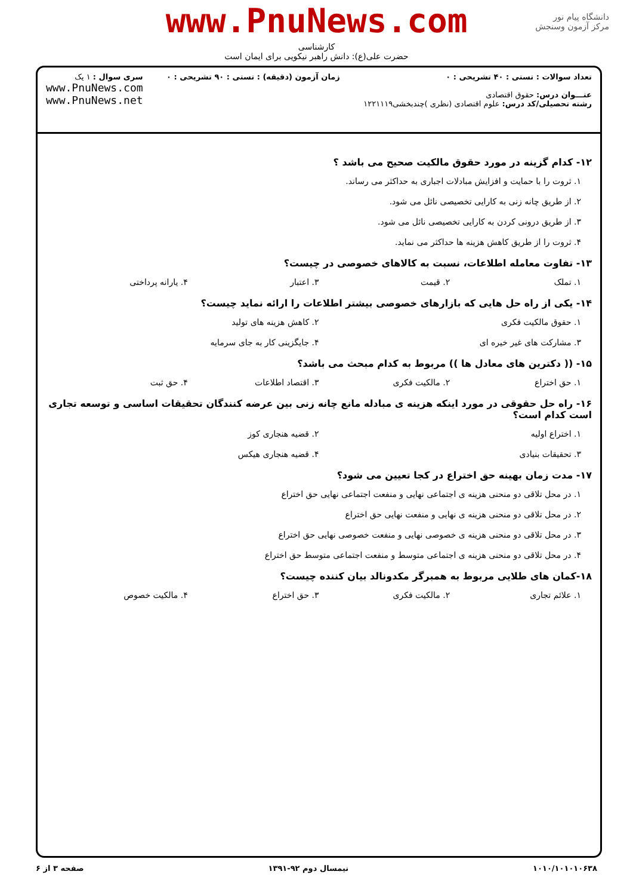www.PnuNews.com
کارشناسی
حضرت علی(ع): دانش راهبر نیکویی برای ایمان است
دانشگاه پیام نور
مرکز آزمون وسنجش
تعداد سوالات : تستی : ۴۰ تشریحی : ۰
عنـــوان درس: حقوق اقتصادی
رشته تحصیلی/کد درس: علوم اقتصادی (نظری )چندبخشی۱۲۲۱۱۱۹
زمان آزمون (دقیقه) : تستی : ۹۰ تشریحی : ۰
سری سوال : ۱ یک
www.PnuNews.com
www.PnuNews.net
۱۲- کدام گزینه در مورد حقوق مالکیت صحیح می باشد ؟
۱. ثروت را با حمایت و افزایش مبادلات اجباری به حداکثر می رساند.
۲. از طریق چانه زنی به کارایی تخصیصی نائل می شود.
۳. از طریق درونی کردن به کارایی تخصیصی نائل می شود.
۴. ثروت را از طریق کاهش هزینه ها حداکثر می نماید.
۱۳- تفاوت معامله اطلاعات، نسبت به کالاهای خصوصی در چیست؟
۱. تملک ۲. قیمت ۳. اعتبار ۴. یارانه پرداختی
۱۴- یکی از راه حل هایی که بازارهای خصوصی بیشتر اطلاعات را ارائه نماید چیست؟
۱. حقوق مالکیت فکری ۲. کاهش هزینه های تولید
۳. مشارکت های غیر خیره ای ۴. جایگزینی کار به جای سرمایه
۱۵- (( دکترین های معادل ها )) مربوط به کدام مبحث می باشد؟
۱. حق اختراع ۲. مالکیت فکری ۳. اقتصاد اطلاعات ۴. حق ثبت
۱۶- راه حل حقوقی در مورد اینکه هزینه ی مبادله مانع چانه زنی بین عرضه کنندگان تحقیقات اساسی و توسعه تجاری است کدام است؟
۱. اختراع اولیه ۲. قضیه هنجاری کوز
۳. تحقیقات بنیادی ۴. قضیه هنجاری هیکس
۱۷- مدت زمان بهینه حق اختراع در کجا تعیین می شود؟
۱. در محل تلاقی دو منحنی هزینه ی اجتماعی نهایی و منفعت اجتماعی نهایی حق اختراع
۲. در محل تلاقی دو منحنی هزینه ی نهایی و منفعت نهایی حق اختراع
۳. در محل تلاقی دو منحنی هزینه ی خصوصی نهایی و منفعت خصوصی نهایی حق اختراع
۴. در محل تلاقی دو منحنی هزینه ی اجتماعی متوسط و منفعت اجتماعی متوسط حق اختراع
۱۸-کمان های طلایی مربوط به همبرگر مکدونالد بیان کننده چیست؟
۱. علائم تجاری ۲. مالکیت فکری ۳. حق اختراع ۴. مالکیت خصوص
۱۰۱۰/۱۰۱۰۱۰۶۳۸ نیمسال دوم ۹۲-۱۳۹۱ صفحه ۳ از ۶